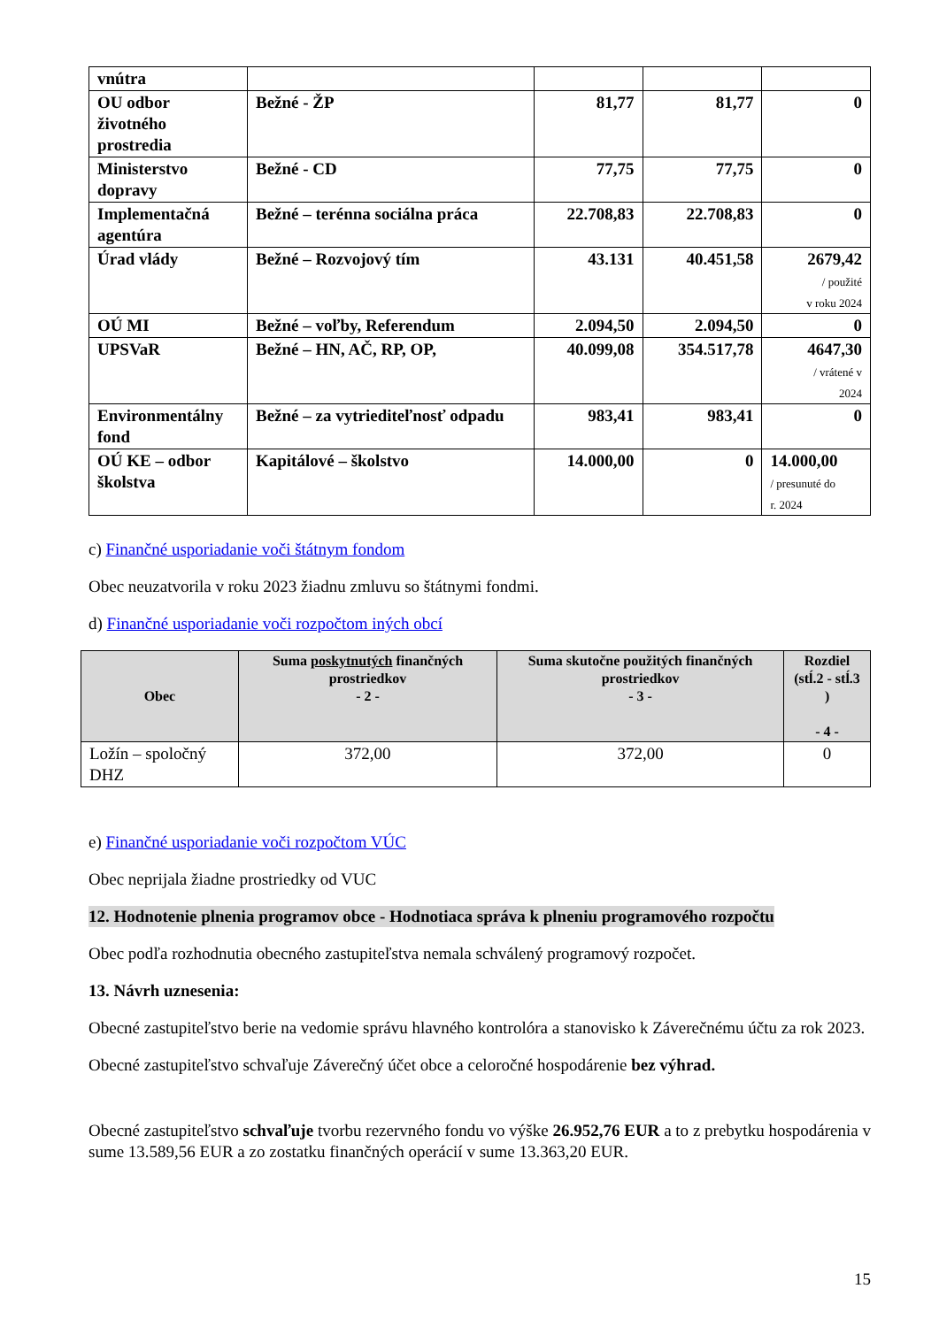| vnútra | | | | |
| OU odbor životného prostredia | Bežné - ŽP | 81,77 | 81,77 | 0 |
| Ministerstvo dopravy | Bežné - CD | 77,75 | 77,75 | 0 |
| Implementačná agentúra | Bežné – terénna sociálna práca | 22.708,83 | 22.708,83 | 0 |
| Úrad vlády | Bežné – Rozvojový tím | 43.131 | 40.451,58 | 2679,42 / použité v roku 2024 |
| OÚ MI | Bežné – voľby, Referendum | 2.094,50 | 2.094,50 | 0 |
| UPSVaR | Bežné – HN, AČ, RP, OP, | 40.099,08 | 354.517,78 | 4647,30 / vrátené v 2024 |
| Environmentálny fond | Bežné – za vytriediteľnosť odpadu | 983,41 | 983,41 | 0 |
| OÚ KE – odbor školstva | Kapitálové – školstvo | 14.000,00 | 0 | 14.000,00 / presunuté do r. 2024 |
c) Finančné usporiadanie voči štátnym fondom
Obec neuzatvorila v roku 2023 žiadnu zmluvu so štátnymi fondmi.
d) Finančné usporiadanie voči rozpočtom iných obcí
| Obec | Suma poskytnutých finančných prostriedkov - 2 - | Suma skutočne použitých finančných prostriedkov - 3 - | Rozdiel (stĺ.2 - stĺ.3 ) - 4 - |
| --- | --- | --- | --- |
| Ložín – spoločný DHZ | 372,00 | 372,00 | 0 |
e) Finančné usporiadanie voči rozpočtom VÚC
Obec neprijala žiadne prostriedky od VUC
12. Hodnotenie plnenia programov obce - Hodnotiaca správa k plneniu programového rozpočtu
Obec podľa rozhodnutia obecného zastupiteľstva nemala schválený programový rozpočet.
13. Návrh uznesenia:
Obecné zastupiteľstvo berie na vedomie správu hlavného kontrolóra a stanovisko k Záverečnému účtu za rok 2023.
Obecné zastupiteľstvo schvaľuje Záverečný účet obce a celoročné hospodárenie bez výhrad.
Obecné zastupiteľstvo schvaľuje tvorbu rezervného fondu vo výške 26.952,76 EUR a to z prebytku hospodárenia v sume 13.589,56 EUR a zo zostatku finančných operácií v sume 13.363,20 EUR.
15